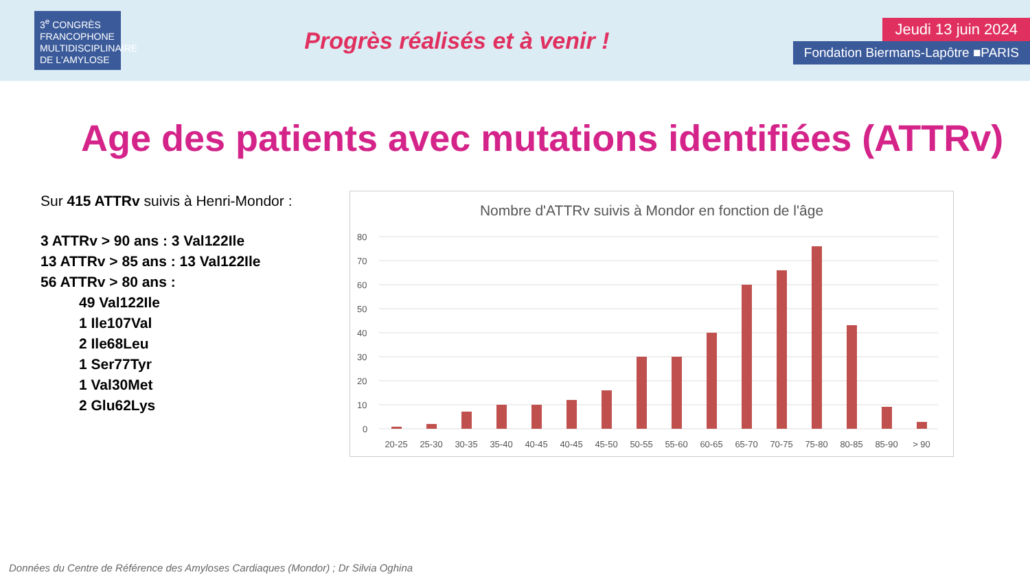3<sup>e</sup> CONGRÈS FRANCOPHONE MULTIDISCIPLINAIRE DE L'AMYLOSE
Progrès réalisés et à venir !
Jeudi 13 juin 2024
Fondation Biermans-Lapôtre ■PARIS
Age des patients avec mutations identifiées (ATTRv)
Sur 415 ATTRv suivis à Henri-Mondor :
3 ATTRv > 90 ans : 3 Val122Ile
13 ATTRv > 85 ans : 13 Val122Ile
56 ATTRv > 80 ans :
49 Val122Ile
1 Ile107Val
2 Ile68Leu
1 Ser77Tyr
1 Val30Met
2 Glu62Lys
Nombre d'ATTRv suivis à Mondor en fonction de l'âge
80
70
60
50
40
30
20
10
0
20-25
25-30
30-35
35-40
40-45
40-45
45-50
50-55
55-60
60-65
65-70
70-75
75-80
80-85
85-90
> 90
Données du Centre de Référence des Amyloses Cardiaques (Mondor) ; Dr Silvia Oghina